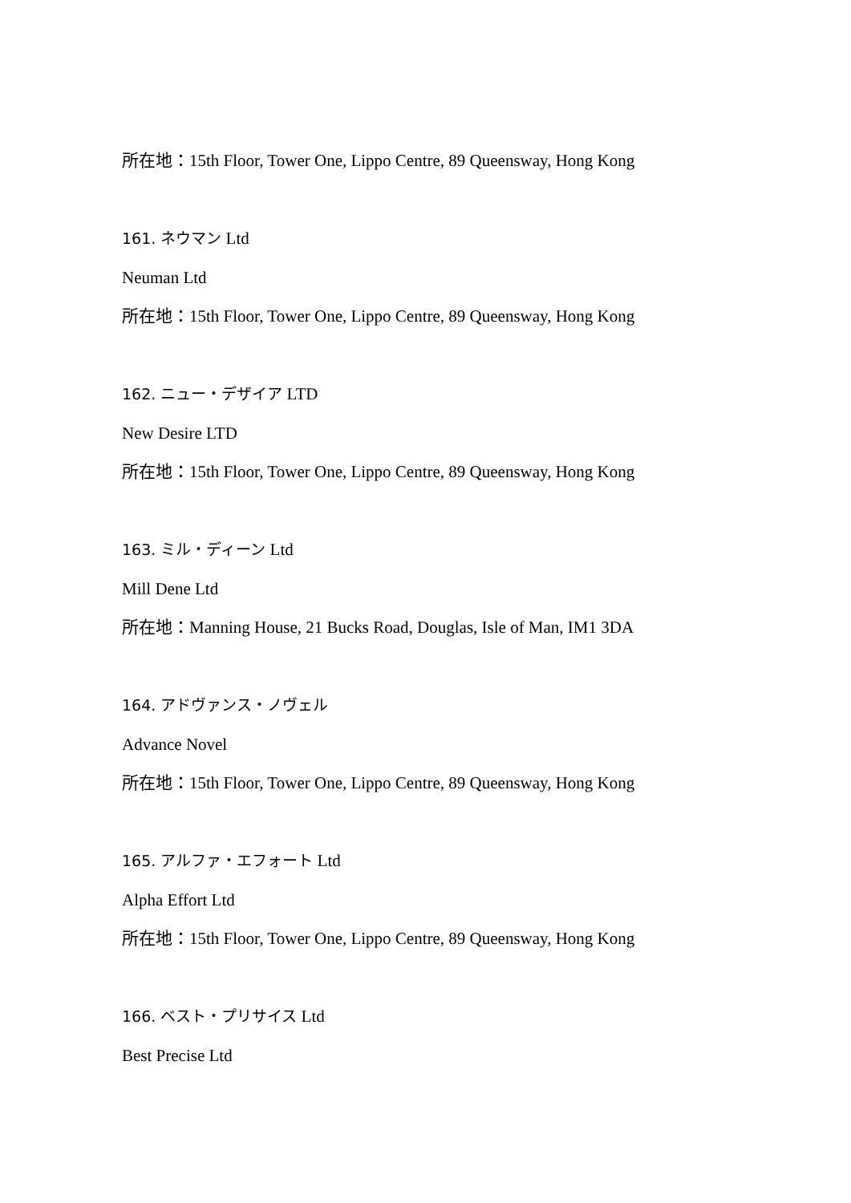所在地：15th Floor, Tower One, Lippo Centre, 89 Queensway, Hong Kong
161. ネウマン Ltd
Neuman Ltd
所在地：15th Floor, Tower One, Lippo Centre, 89 Queensway, Hong Kong
162. ニュー・デザイア LTD
New Desire LTD
所在地：15th Floor, Tower One, Lippo Centre, 89 Queensway, Hong Kong
163. ミル・ディーン Ltd
Mill Dene Ltd
所在地：Manning House, 21 Bucks Road, Douglas, Isle of Man, IM1 3DA
164. アドヴァンス・ノヴェル
Advance Novel
所在地：15th Floor, Tower One, Lippo Centre, 89 Queensway, Hong Kong
165. アルファ・エフォート Ltd
Alpha Effort Ltd
所在地：15th Floor, Tower One, Lippo Centre, 89 Queensway, Hong Kong
166. ベスト・プリサイス Ltd
Best Precise Ltd